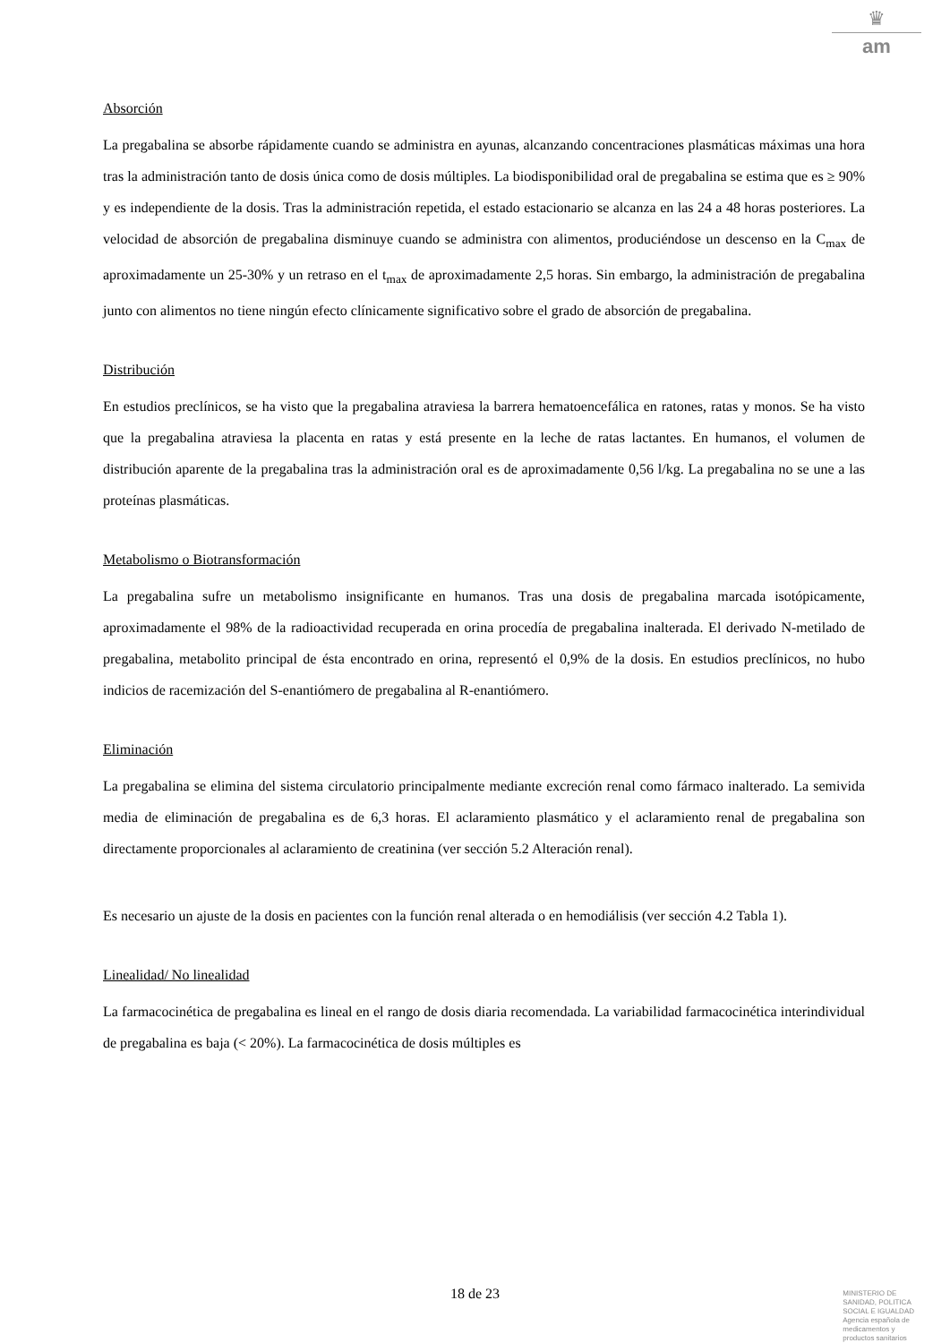♛
am
Absorción
La pregabalina se absorbe rápidamente cuando se administra en ayunas, alcanzando concentraciones plasmáticas máximas una hora tras la administración tanto de dosis única como de dosis múltiples. La biodisponibilidad oral de pregabalina se estima que es ≥ 90% y es independiente de la dosis. Tras la administración repetida, el estado estacionario se alcanza en las 24 a 48 horas posteriores. La velocidad de absorción de pregabalina disminuye cuando se administra con alimentos, produciéndose un descenso en la C<sub>max</sub> de aproximadamente un 25-30% y un retraso en el t<sub>max</sub> de aproximadamente 2,5 horas. Sin embargo, la administración de pregabalina junto con alimentos no tiene ningún efecto clínicamente significativo sobre el grado de absorción de pregabalina.
Distribución
En estudios preclínicos, se ha visto que la pregabalina atraviesa la barrera hematoencefálica en ratones, ratas y monos. Se ha visto que la pregabalina atraviesa la placenta en ratas y está presente en la leche de ratas lactantes. En humanos, el volumen de distribución aparente de la pregabalina tras la administración oral es de aproximadamente 0,56 l/kg. La pregabalina no se une a las proteínas plasmáticas.
Metabolismo o Biotransformación
La pregabalina sufre un metabolismo insignificante en humanos. Tras una dosis de pregabalina marcada isotópicamente, aproximadamente el 98% de la radioactividad recuperada en orina procedía de pregabalina inalterada. El derivado N-metilado de pregabalina, metabolito principal de ésta encontrado en orina, representó el 0,9% de la dosis. En estudios preclínicos, no hubo indicios de racemización del S-enantiómero de pregabalina al R-enantiómero.
Eliminación
La pregabalina se elimina del sistema circulatorio principalmente mediante excreción renal como fármaco inalterado. La semivida media de eliminación de pregabalina es de 6,3 horas. El aclaramiento plasmático y el aclaramiento renal de pregabalina son directamente proporcionales al aclaramiento de creatinina (ver sección 5.2 Alteración renal).
Es necesario un ajuste de la dosis en pacientes con la función renal alterada o en hemodiálisis (ver sección 4.2 Tabla 1).
Linealidad/ No linealidad
La farmacocinética de pregabalina es lineal en el rango de dosis diaria recomendada. La variabilidad farmacocinética interindividual de pregabalina es baja (< 20%). La farmacocinética de dosis múltiples es
18 de 23
MINISTERIO DE
SANIDAD, POLITICA
SOCIAL E IGUALDAD
Agencia española de
medicamentos y
productos sanitarios